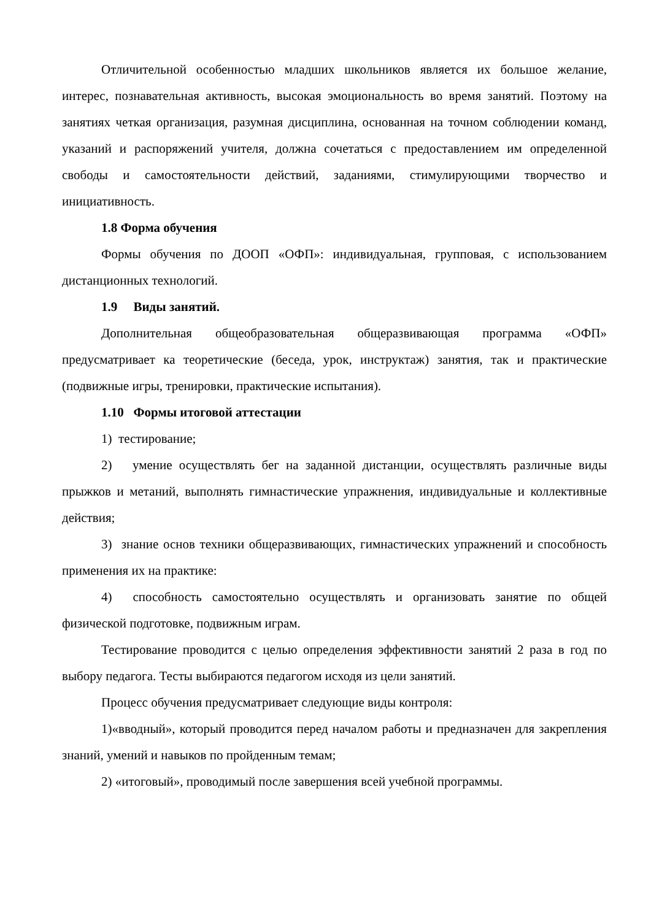Отличительной особенностью младших школьников является их большое желание, интерес, познавательная активность, высокая эмоциональность во время занятий. Поэтому на занятиях четкая организация, разумная дисциплина, основанная на точном соблюдении команд, указаний и распоряжений учителя, должна сочетаться с предоставлением им определенной свободы и самостоятельности действий, заданиями, стимулирующими творчество и инициативность.
1.8 Форма обучения
Формы обучения по ДООП «ОФП»: индивидуальная, групповая, с использованием дистанционных технологий.
1.9 Виды занятий.
Дополнительная общеобразовательная общеразвивающая программа «ОФП» предусматривает ка теоретические (беседа, урок, инструктаж) занятия, так и практические (подвижные игры, тренировки, практические испытания).
1.10 Формы итоговой аттестации
1) тестирование;
2) умение осуществлять бег на заданной дистанции, осуществлять различные виды прыжков и метаний, выполнять гимнастические упражнения, индивидуальные и коллективные действия;
3) знание основ техники общеразвивающих, гимнастических упражнений и способность применения их на практике:
4) способность самостоятельно осуществлять и организовать занятие по общей физической подготовке, подвижным играм.
Тестирование проводится с целью определения эффективности занятий 2 раза в год по выбору педагога. Тесты выбираются педагогом исходя из цели занятий.
Процесс обучения предусматривает следующие виды контроля:
1)«вводный», который проводится перед началом работы и предназначен для закрепления знаний, умений и навыков по пройденным темам;
2) «итоговый», проводимый после завершения всей учебной программы.